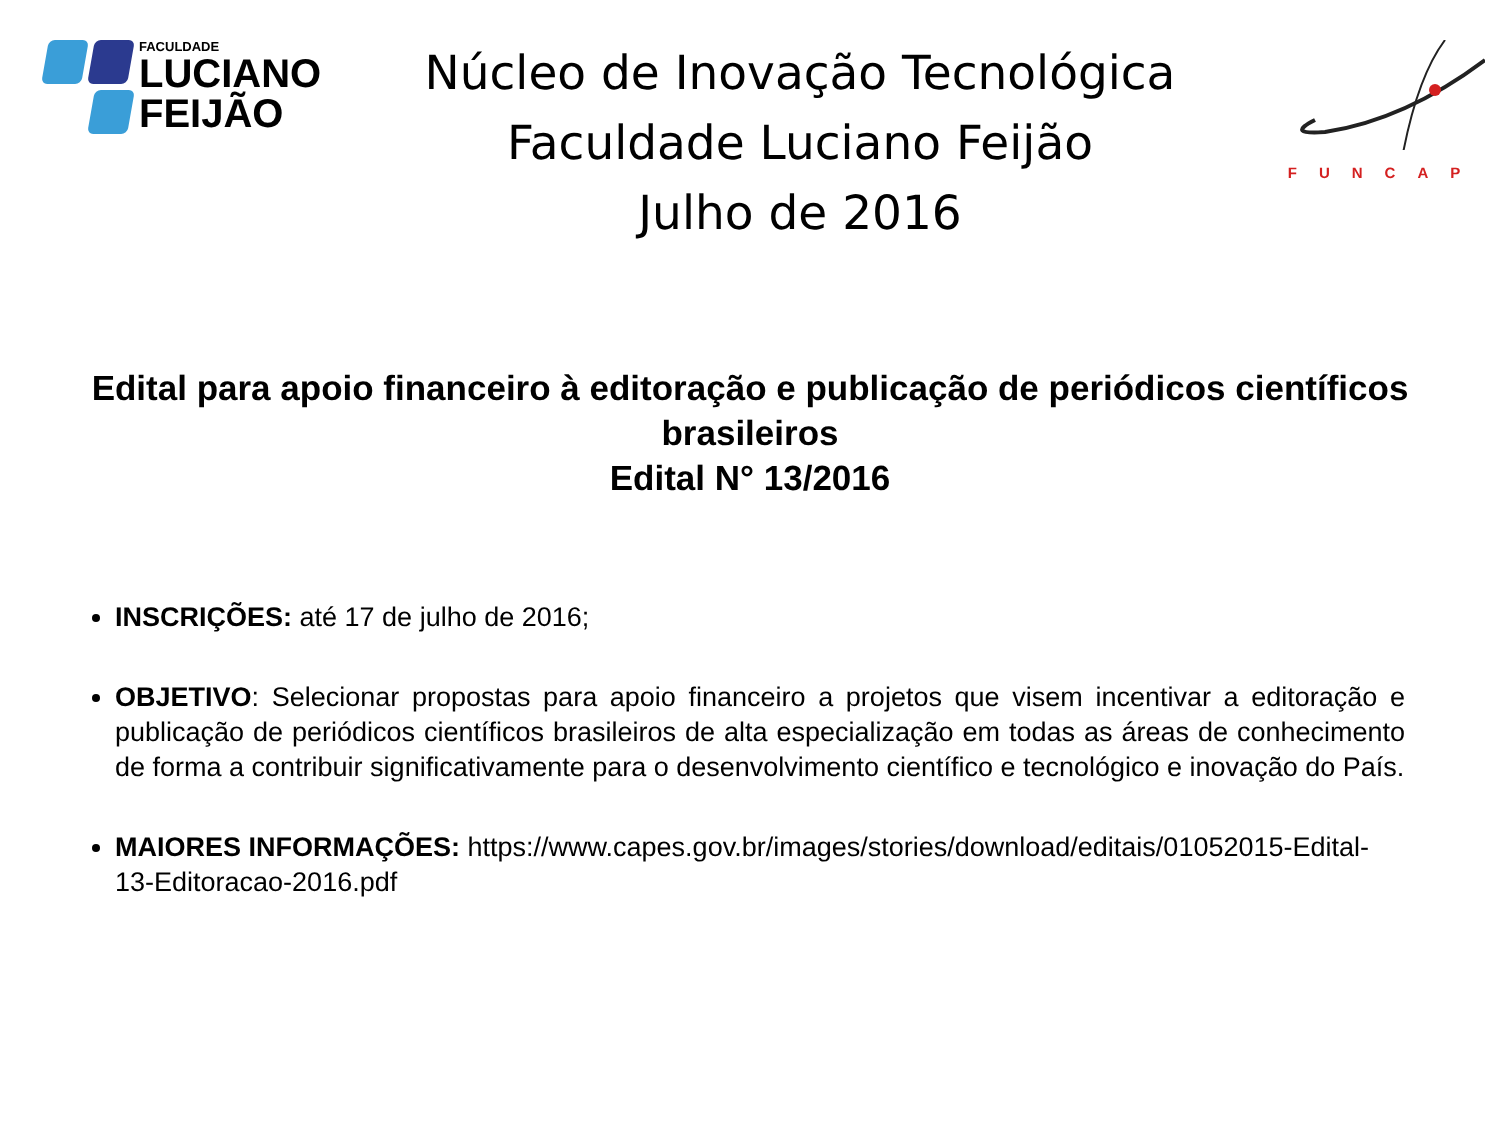FACULDADE
LUCIANO
FEIJÃO
Núcleo de Inovação Tecnológica
Faculdade Luciano Feijão
Julho de 2016
FUNCAP
Edital para apoio financeiro à editoração e publicação de periódicos científicos brasileiros
Edital N° 13/2016
INSCRIÇÕES: até 17 de julho de 2016;
OBJETIVO: Selecionar propostas para apoio financeiro a projetos que visem incentivar a editoração e publicação de periódicos científicos brasileiros de alta especialização em todas as áreas de conhecimento de forma a contribuir significativamente para o desenvolvimento científico e tecnológico e inovação do País.
MAIORES INFORMAÇÕES: https://www.capes.gov.br/images/stories/download/editais/01052015-Edital-13-Editoracao-2016.pdf